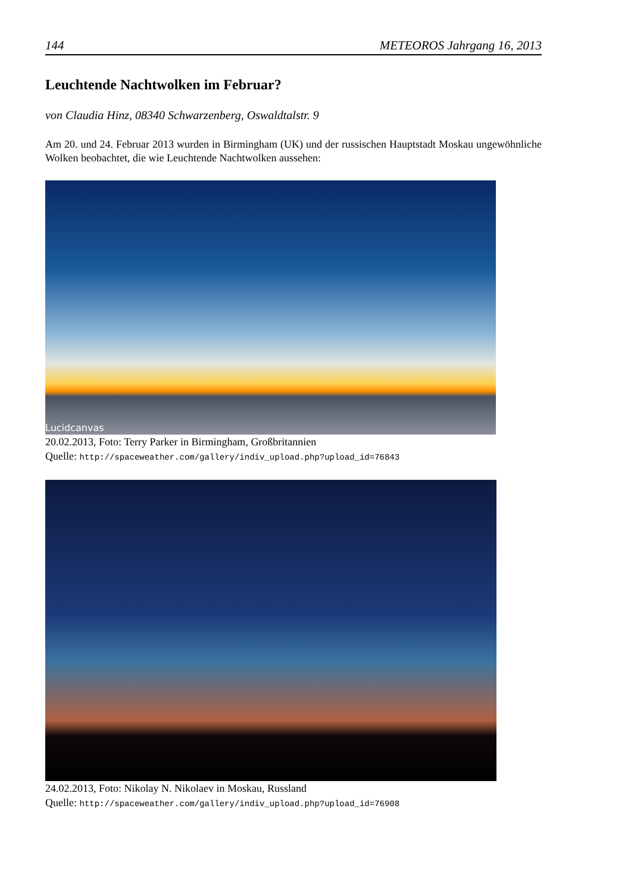144 METEOROS Jahrgang 16, 2013
Leuchtende Nachtwolken im Februar?
von Claudia Hinz, 08340 Schwarzenberg, Oswaldtalstr. 9
Am 20. und 24. Februar 2013 wurden in Birmingham (UK) und der russischen Hauptstadt Moskau ungewöhnliche Wolken beobachtet, die wie Leuchtende Nachtwolken aussehen:
Lucidcanvas
20.02.2013, Foto: Terry Parker in Birmingham, Großbritannien
Quelle: http://spaceweather.com/gallery/indiv_upload.php?upload_id=76843
24.02.2013, Foto: Nikolay N. Nikolaev in Moskau, Russland
Quelle: http://spaceweather.com/gallery/indiv_upload.php?upload_id=76908